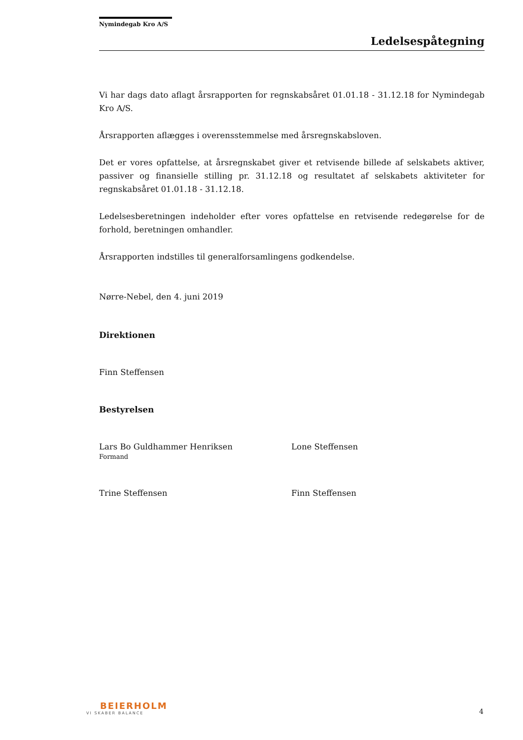Nymindegab Kro A/S
Ledelsespåtegning
Vi har dags dato aflagt årsrapporten for regnskabsåret 01.01.18 - 31.12.18 for Nymindegab Kro A/S.
Årsrapporten aflægges i overensstemmelse med årsregnskabsloven.
Det er vores opfattelse, at årsregnskabet giver et retvisende billede af selskabets aktiver, passiver og finansielle stilling pr. 31.12.18 og resultatet af selskabets aktiviteter for regnskabsåret 01.01.18 - 31.12.18.
Ledelsesberetningen indeholder efter vores opfattelse en retvisende redegørelse for de forhold, beretningen omhandler.
Årsrapporten indstilles til generalforsamlingens godkendelse.
Nørre-Nebel, den 4. juni 2019
Direktionen
Finn Steffensen
Bestyrelsen
Lars Bo Guldhammer Henriksen
Formand
Lone Steffensen
Trine Steffensen Finn Steffensen
BEIERHOLM
VI SKABER BALANCE
4